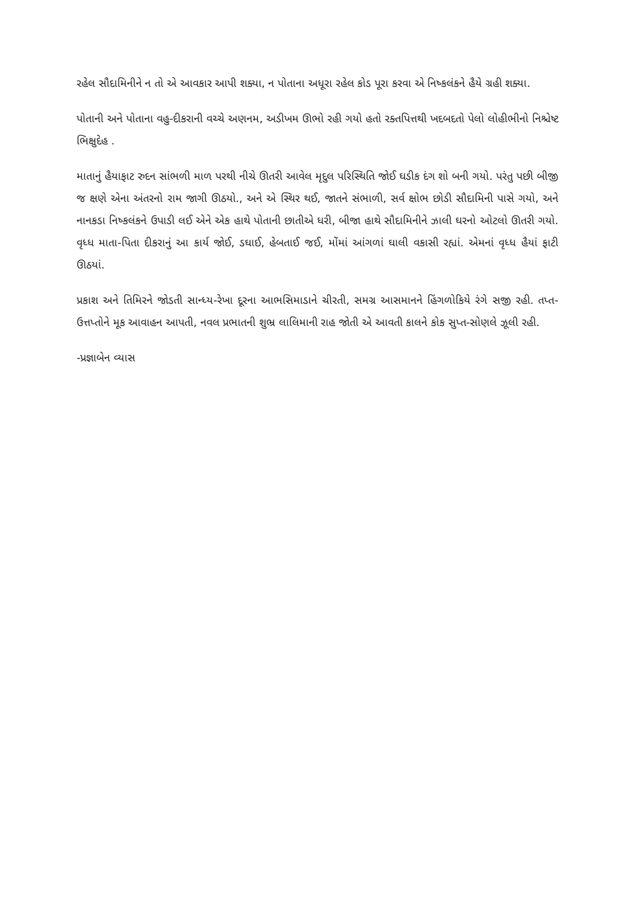રહેલ સૌદામિનીને ન તો એ આવકાર આપી શક્યા, ન પોતાના અધૂરા રહેલ કોડ પૂરા કરવા એ નિષ્કલંકને હૈયે ગ્રહી શક્યા.
પોતાની અને પોતાના વહુ-દીકરાની વચ્ચે અણનમ, અડીખમ ઊભો રહી ગયો હતો રક્તપિત્તથી ખદબદતો પેલો લોહીભીનો નિશ્ચેષ્ટ ભિક્ષુદેહ .
માતાનું હૈયાફાટ રુદન સાંભળી માળ પરથી નીચે ઊતરી આવેલ મૃદુલ પરિસ્થિતિ જોઈ ઘડીક દંગ શો બની ગયો. પરંતુ પછી બીજી જ ક્ષણે એના અંતરનો રામ જાગી ઊઠયો., અને એ સ્થિર થઈ, જાતને સંભાળી, સર્વ ક્ષોભ છોડી સૌદામિની પાસે ગયો, અને નાનકડા નિષ્કલંકને ઉપાડી લઈ એને એક હાથે પોતાની છાતીએ ધરી, બીજા હાથે સૌદામિનીને ઝાલી ઘરનો ઓટલો ઊતરી ગયો. વૃધ્ધ માતા-પિતા દીકરાનું આ કાર્ય જોઈ, ડઘાઈ, હેબતાઈ જઈ, મોંમાં આંગળાં ઘાલી વકાસી રહ્યાં. એમનાં વૃધ્ધ હૈયાં ફાટી ઊઠયાં.
પ્રકાશ અને તિમિરને જોડતી સાન્ધ્ય-રેખા દૂરના આભસિમાડાને ચીરતી, સમગ્ર આસમાનને હિંગળોકિયે રંગે સજી રહી. તપ્ત-ઉત્તપ્તોને મૂક આવાહન આપતી, નવલ પ્રભાતની શુભ્ર લાલિમાની રાહ જોતી એ આવતી કાલને કોક સુપ્ત-સોણલે ઝૂલી રહી.
-પ્રજ્ઞાબેન વ્યાસ